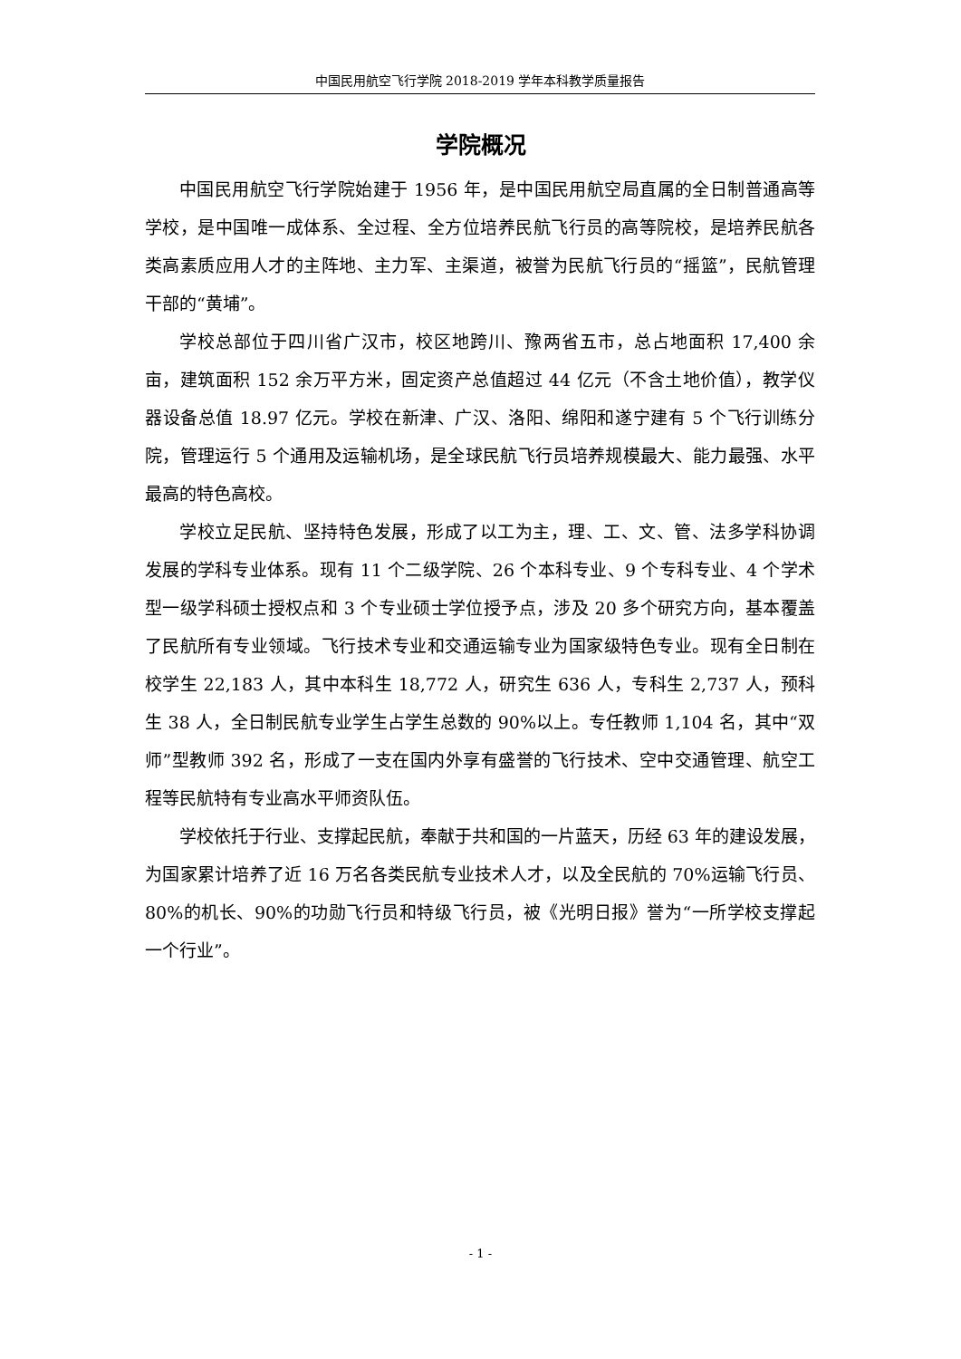中国民用航空飞行学院 2018-2019 学年本科教学质量报告
学院概况
中国民用航空飞行学院始建于 1956 年，是中国民用航空局直属的全日制普通高等学校，是中国唯一成体系、全过程、全方位培养民航飞行员的高等院校，是培养民航各类高素质应用人才的主阵地、主力军、主渠道，被誉为民航飞行员的“摇篮”，民航管理干部的“黄埔”。
学校总部位于四川省广汉市，校区地跨川、豫两省五市，总占地面积 17,400 余亩，建筑面积 152 余万平方米，固定资产总值超过 44 亿元（不含土地价值），教学仪器设备总值 18.97 亿元。学校在新津、广汉、洛阳、绵阳和遂宁建有 5 个飞行训练分院，管理运行 5 个通用及运输机场，是全球民航飞行员培养规模最大、能力最强、水平最高的特色高校。
学校立足民航、坚持特色发展，形成了以工为主，理、工、文、管、法多学科协调发展的学科专业体系。现有 11 个二级学院、26 个本科专业、9 个专科专业、4 个学术型一级学科硕士授权点和 3 个专业硕士学位授予点，涉及 20 多个研究方向，基本覆盖了民航所有专业领域。飞行技术专业和交通运输专业为国家级特色专业。现有全日制在校学生 22,183 人，其中本科生 18,772 人，研究生 636 人，专科生 2,737 人，预科生 38 人，全日制民航专业学生占学生总数的 90%以上。专任教师 1,104 名，其中“双师”型教师 392 名，形成了一支在国内外享有盛誉的飞行技术、空中交通管理、航空工程等民航特有专业高水平师资队伍。
学校依托于行业、支撑起民航，奉献于共和国的一片蓝天，历经 63 年的建设发展，为国家累计培养了近 16 万名各类民航专业技术人才，以及全民航的 70%运输飞行员、80%的机长、90%的功勋飞行员和特级飞行员，被《光明日报》誉为“一所学校支撑起一个行业”。
- 1 -